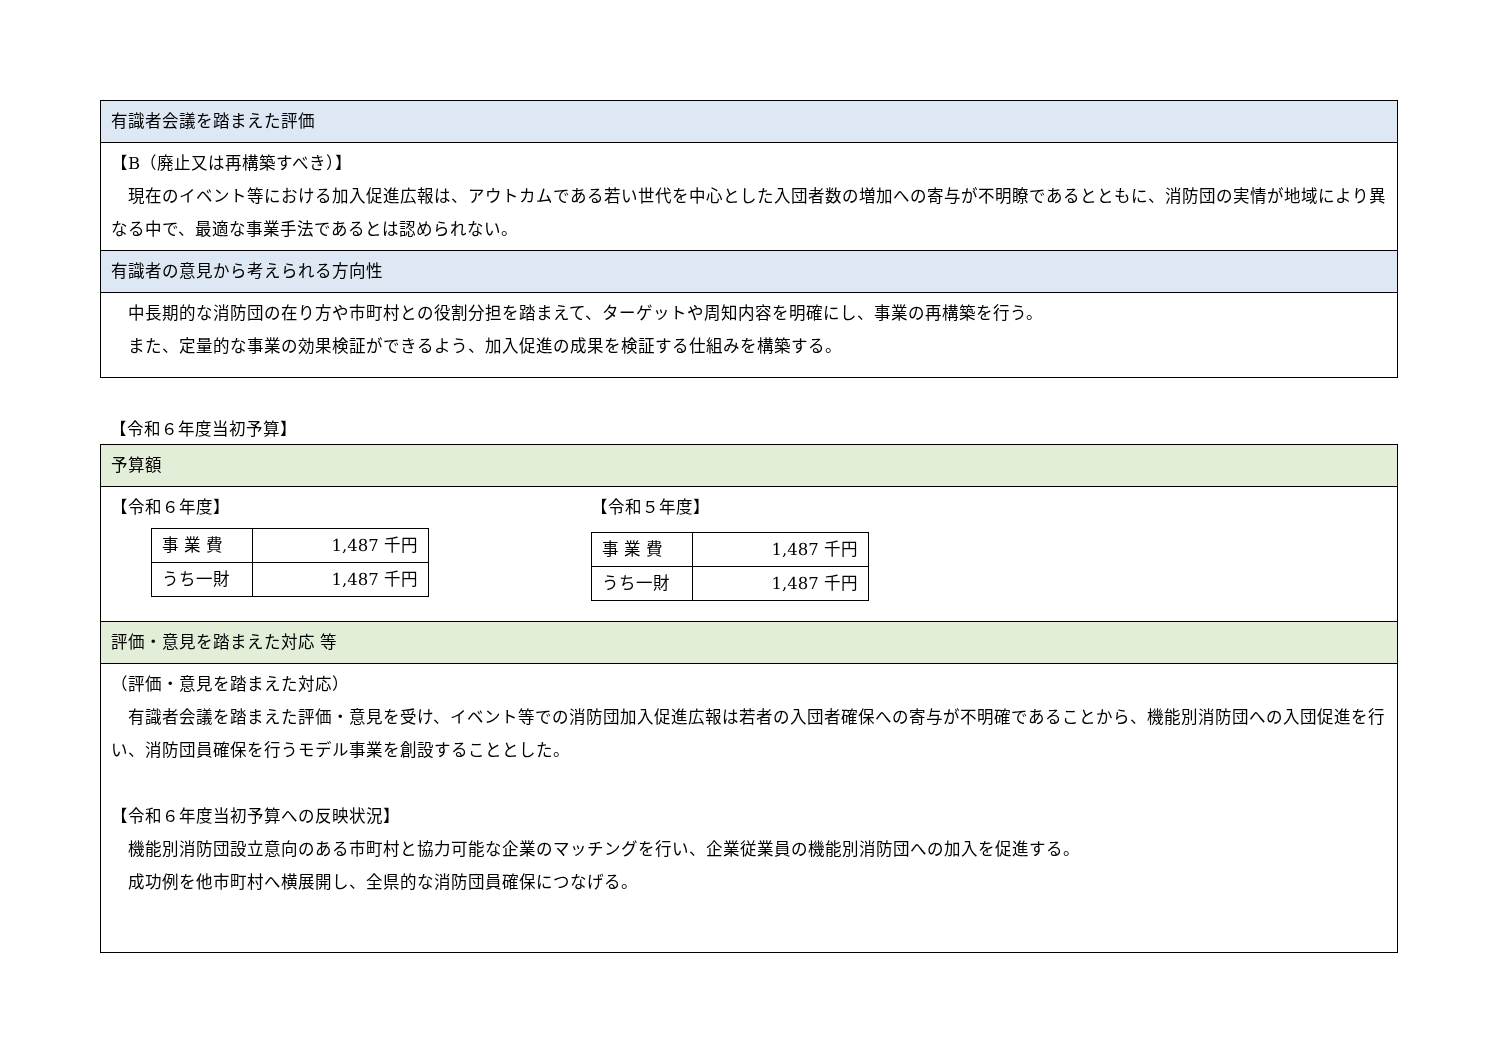| 有識者会議を踏まえた評価 |
| 【B（廃止又は再構築すべき）】 現在のイベント等における加入促進広報は、アウトカムである若い世代を中心とした入団者数の増加への寄与が不明瞭であるとともに、消防団の実情が地域により異なる中で、最適な事業手法であるとは認められない。 |
| 有識者の意見から考えられる方向性 |
| 中長期的な消防団の在り方や市町村との役割分担を踏まえて、ターゲットや周知内容を明確にし、事業の再構築を行う。 また、定量的な事業の効果検証ができるよう、加入促進の成果を検証する仕組みを構築する。 |
【令和６年度当初予算】
| 予算額 |
| 【令和６年度】 / 事 業 費 / 1,487 千円 / / うち一財 / 1,487 千円 / 【令和５年度】 / 事 業 費 / 1,487 千円 / / うち一財 / 1,487 千円 / |
| 評価・意見を踏まえた対応 等 |
| （評価・意見を踏まえた対応） 有識者会議を踏まえた評価・意見を受け、イベント等での消防団加入促進広報は若者の入団者確保への寄与が不明確であることから、機能別消防団への入団促進を行い、消防団員確保を行うモデル事業を創設することとした。 【令和６年度当初予算への反映状況】 機能別消防団設立意向のある市町村と協力可能な企業のマッチングを行い、企業従業員の機能別消防団への加入を促進する。 成功例を他市町村へ横展開し、全県的な消防団員確保につなげる。 |